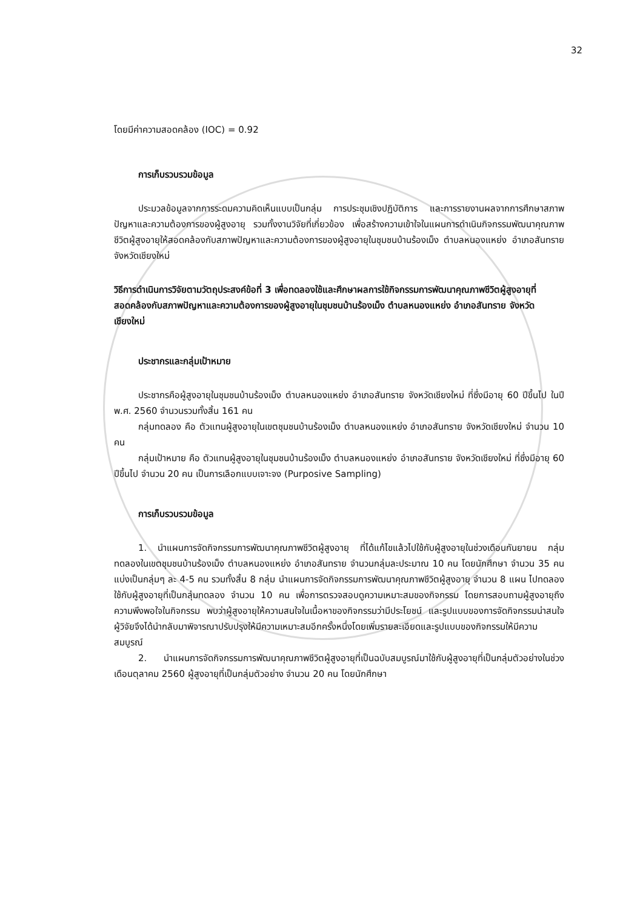32
โดยมีค่าความสอดคล้อง (IOC) = 0.92
การเก็บรวบรวมข้อมูล
ประมวลข้อมูลจากการระดมความคิดเห็นแบบเป็นกลุ่ม การประชุมเชิงปฏิบัติการ และการรายงานผลจากการศึกษาสภาพปัญหาและความต้องการของผู้สูงอายุ รวมทั้งงานวิจัยที่เกี่ยวข้อง เพื่อสร้างความเข้าใจในแผนการดำเนินกิจกรรมพัฒนาคุณภาพชีวิตผู้สูงอายุให้สอดคล้องกับสภาพปัญหาและความต้องการของผู้สูงอายุในชุมชนบ้านร้องเม็ง ตำบลหนองแหย่ง อำเภอสันทราย จังหวัดเชียงใหม่
วิธีการดำเนินการวิจัยตามวัตถุประสงค์ข้อที่ 3 เพื่อทดลองใช้และศึกษาผลการใช้กิจกรรมการพัฒนาคุณภาพชีวิตผู้สูงอายุที่สอดคล้องกับสภาพปัญหาและความต้องการของผู้สูงอายุในชุมชนบ้านร้องเม็ง ตำบลหนองแหย่ง อำเภอสันทราย จังหวัดเชียงใหม่
ประชากรและกลุ่มเป้าหมาย
ประชากรคือผู้สูงอายุในชุมชนบ้านร้องเม็ง ตำบลหนองแหย่ง อำเภอสันทราย จังหวัดเชียงใหม่ ที่ซึ่งมีอายุ 60 ปีขึ้นไป ในปี พ.ศ. 2560 จำนวนรวมทั้งสิ้น 161 คน
กลุ่มทดลอง คือ ตัวแทนผู้สูงอายุในเขตชุมชนบ้านร้องเม็ง ตำบลหนองแหย่ง อำเภอสันทราย จังหวัดเชียงใหม่ จำนวน 10 คน
กลุ่มเป้าหมาย คือ ตัวแทนผู้สูงอายุในชุมชนบ้านร้องเม็ง ตำบลหนองแหย่ง อำเภอสันทราย จังหวัดเชียงใหม่ ที่ซึ่งมีอายุ 60 ปีขึ้นไป จำนวน 20 คน เป็นการเลือกแบบเจาะจง (Purposive Sampling)
การเก็บรวบรวมข้อมูล
1. นำแผนการจัดกิจกรรมการพัฒนาคุณภาพชีวิตผู้สูงอายุ ที่ได้แก้ไขแล้วไปใช้กับผู้สูงอายุในช่วงเดือนกันยายน กลุ่มทดลองในเขตชุมชนบ้านร้องเม็ง ตำบลหนองแหย่ง อำเภอสันทราย จำนวนกลุ่มละประมาณ 10 คน โดยนักศึกษา จำนวน 35 คน แบ่งเป็นกลุ่มๆ ละ 4-5 คน รวมทั้งสิ้น 8 กลุ่ม นำแผนการจัดกิจกรรมการพัฒนาคุณภาพชีวิตผู้สูงอายุ จำนวน 8 แผน ไปทดลองใช้กับผู้สูงอายุที่เป็นกลุ่มทดลอง จำนวน 10 คน เพื่อการตรวจสอบดูความเหมาะสมของกิจกรรม โดยการสอบถามผู้สูงอายุถึงความพึงพอใจในกิจกรรม พบว่าผู้สูงอายุให้ความสนใจในเนื้อหาของกิจกรรมว่ามีประโยชน์ และรูปแบบของการจัดกิจกรรมน่าสนใจ ผู้วิจัยจึงได้นำกลับมาพิจารณาปรับปรุงให้มีความเหมาะสมอีกครั้งหนึ่งโดยเพิ่มรายละเอียดและรูปแบบของกิจกรรมให้มีความสมบูรณ์
2. นำแผนการจัดกิจกรรมการพัฒนาคุณภาพชีวิตผู้สูงอายุที่เป็นฉบับสมบูรณ์มาใช้กับผู้สูงอายุที่เป็นกลุ่มตัวอย่างในช่วงเดือนตุลาคม 2560 ผู้สูงอายุที่เป็นกลุ่มตัวอย่าง จำนวน 20 คน โดยนักศึกษา